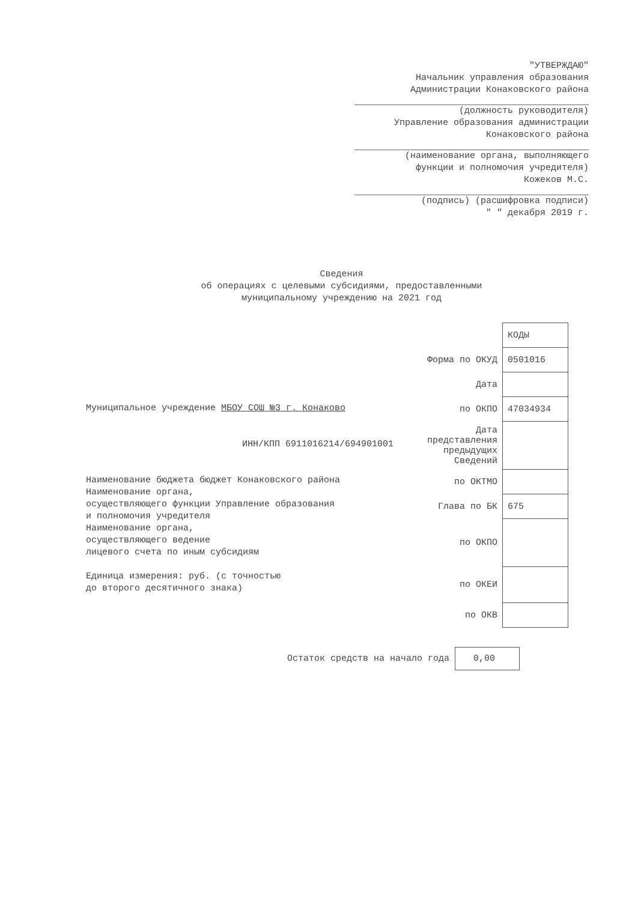"УТВЕРЖДАЮ"
Начальник управления образования
Администрации Конаковского района
(должность руководителя)
Управление образования администрации
Конаковского района
(наименование органа, выполняющего
функции и полномочия учредителя)
Кожеков М.С.
(подпись) (расшифровка подписи)
" " декабря 2019 г.
Сведения
об операциях с целевыми субсидиями, предоставленными
муниципальному учреждению на 2021 год
| | КОДЫ |
| Форма по ОКУД | 0501016 |
| Дата | |
| по ОКПО | 47034934 |
| Дата представления предыдущих Сведений | |
| по ОКТМО | |
| Глава по БК | 675 |
| по ОКПО | |
| по ОКЕИ | |
| по ОКВ | |
Муниципальное учреждение МБОУ СОШ №3 г. Конаково
ИНН/КПП 6911016214/694901001
Наименование бюджета бюджет Конаковского района
Наименование органа,
осуществляющего функции Управление образования
и полномочия учредителя
Наименование органа,
осуществляющего ведение
лицевого счета по иным субсидиям
Единица измерения: руб. (с точностью
до второго десятичного знака)
Остаток средств на начало года 0,00